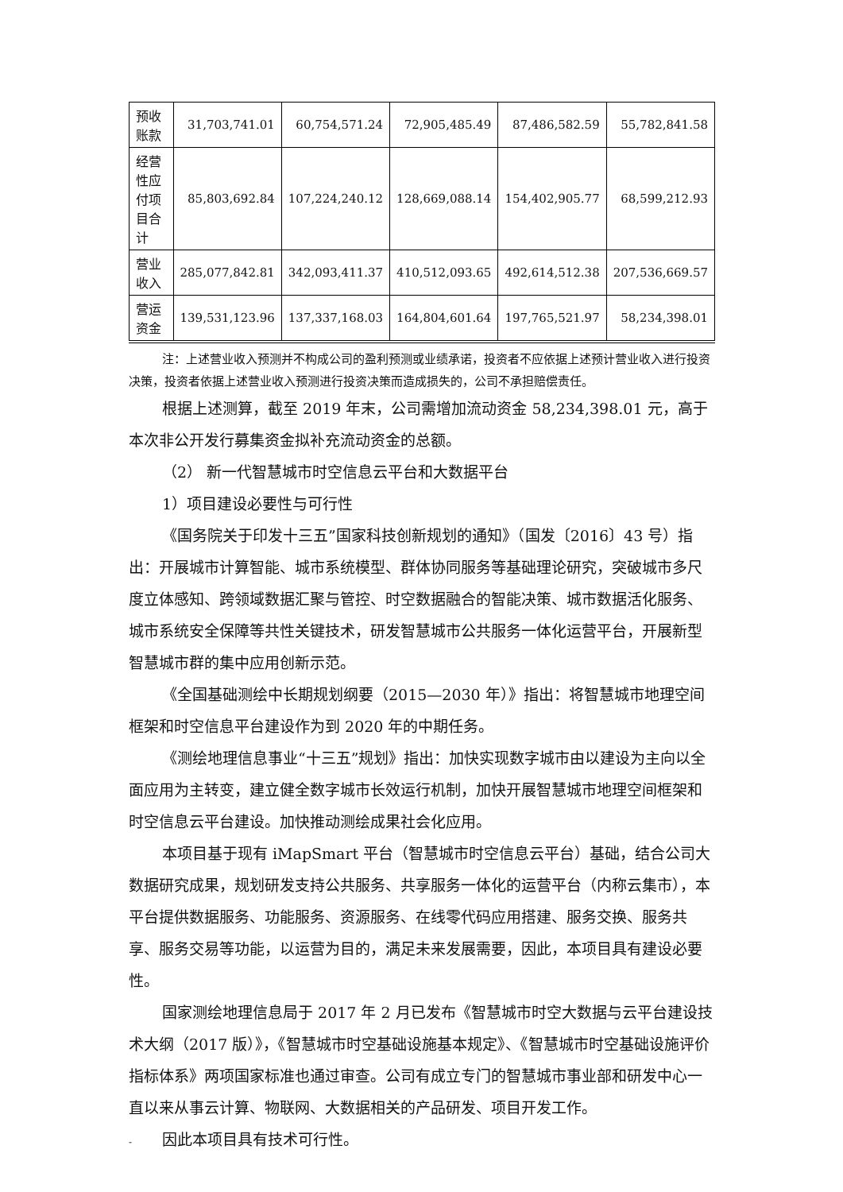| 预收账款 | 31,703,741.01 | 60,754,571.24 | 72,905,485.49 | 87,486,582.59 | 55,782,841.58 |
| 经营性应付项目合计 | 85,803,692.84 | 107,224,240.12 | 128,669,088.14 | 154,402,905.77 | 68,599,212.93 |
| 营业收入 | 285,077,842.81 | 342,093,411.37 | 410,512,093.65 | 492,614,512.38 | 207,536,669.57 |
| 营运资金 | 139,531,123.96 | 137,337,168.03 | 164,804,601.64 | 197,765,521.97 | 58,234,398.01 |
注：上述营业收入预测并不构成公司的盈利预测或业绩承诺，投资者不应依据上述预计营业收入进行投资决策，投资者依据上述营业收入预测进行投资决策而造成损失的，公司不承担赔偿责任。
根据上述测算，截至 2019 年末，公司需增加流动资金 58,234,398.01 元，高于本次非公开发行募集资金拟补充流动资金的总额。
（2） 新一代智慧城市时空信息云平台和大数据平台
1）项目建设必要性与可行性
《国务院关于印发十三五”国家科技创新规划的通知》（国发〔2016〕43 号）指出：开展城市计算智能、城市系统模型、群体协同服务等基础理论研究，突破城市多尺度立体感知、跨领域数据汇聚与管控、时空数据融合的智能决策、城市数据活化服务、城市系统安全保障等共性关键技术，研发智慧城市公共服务一体化运营平台，开展新型智慧城市群的集中应用创新示范。
《全国基础测绘中长期规划纲要（2015—2030 年）》指出：将智慧城市地理空间框架和时空信息平台建设作为到 2020 年的中期任务。
《测绘地理信息事业“十三五”规划》指出：加快实现数字城市由以建设为主向以全面应用为主转变，建立健全数字城市长效运行机制，加快开展智慧城市地理空间框架和时空信息云平台建设。加快推动测绘成果社会化应用。
本项目基于现有 iMapSmart 平台（智慧城市时空信息云平台）基础，结合公司大数据研究成果，规划研发支持公共服务、共享服务一体化的运营平台（内称云集市），本平台提供数据服务、功能服务、资源服务、在线零代码应用搭建、服务交换、服务共享、服务交易等功能，以运营为目的，满足未来发展需要，因此，本项目具有建设必要性。
国家测绘地理信息局于 2017 年 2 月已发布《智慧城市时空大数据与云平台建设技术大纲（2017 版）》，《智慧城市时空基础设施基本规定》、《智慧城市时空基础设施评价指标体系》两项国家标准也通过审查。公司有成立专门的智慧城市事业部和研发中心一直以来从事云计算、物联网、大数据相关的产品研发、项目开发工作。
因此本项目具有技术可行性。
-